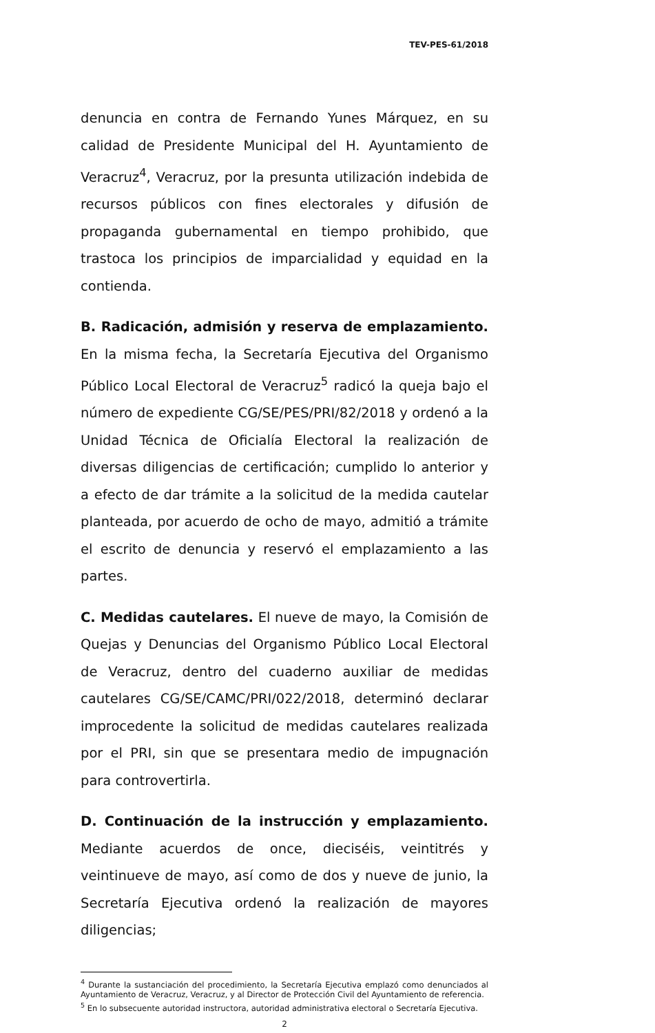TEV-PES-61/2018
denuncia en contra de Fernando Yunes Márquez, en su calidad de Presidente Municipal del H. Ayuntamiento de Veracruz<sup>4</sup>, Veracruz, por la presunta utilización indebida de recursos públicos con fines electorales y difusión de propaganda gubernamental en tiempo prohibido, que trastoca los principios de imparcialidad y equidad en la contienda.
B. Radicación, admisión y reserva de emplazamiento. En la misma fecha, la Secretaría Ejecutiva del Organismo Público Local Electoral de Veracruz<sup>5</sup> radicó la queja bajo el número de expediente CG/SE/PES/PRI/82/2018 y ordenó a la Unidad Técnica de Oficialía Electoral la realización de diversas diligencias de certificación; cumplido lo anterior y a efecto de dar trámite a la solicitud de la medida cautelar planteada, por acuerdo de ocho de mayo, admitió a trámite el escrito de denuncia y reservó el emplazamiento a las partes.
C. Medidas cautelares. El nueve de mayo, la Comisión de Quejas y Denuncias del Organismo Público Local Electoral de Veracruz, dentro del cuaderno auxiliar de medidas cautelares CG/SE/CAMC/PRI/022/2018, determinó declarar improcedente la solicitud de medidas cautelares realizada por el PRI, sin que se presentara medio de impugnación para controvertirla.
D. Continuación de la instrucción y emplazamiento. Mediante acuerdos de once, dieciséis, veintitrés y veintinueve de mayo, así como de dos y nueve de junio, la Secretaría Ejecutiva ordenó la realización de mayores diligencias;
<sup>4</sup> Durante la sustanciación del procedimiento, la Secretaría Ejecutiva emplazó como denunciados al Ayuntamiento de Veracruz, Veracruz, y al Director de Protección Civil del Ayuntamiento de referencia.
<sup>5</sup> En lo subsecuente autoridad instructora, autoridad administrativa electoral o Secretaría Ejecutiva.
2